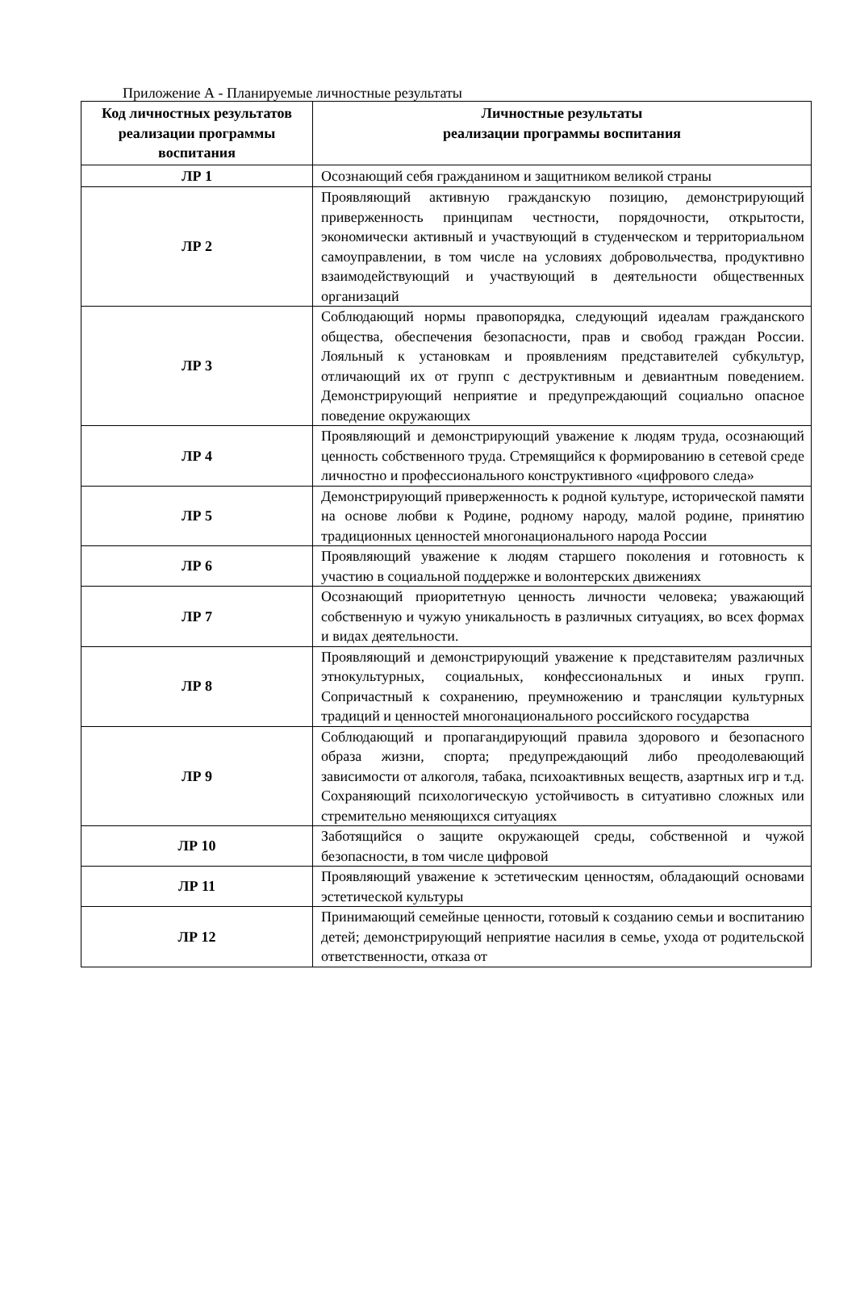Приложение А - Планируемые личностные результаты
| Код личностных результатов реализации программы воспитания | Личностные результаты реализации программы воспитания |
| --- | --- |
| ЛР 1 | Осознающий себя гражданином и защитником великой страны |
| ЛР 2 | Проявляющий активную гражданскую позицию, демонстрирующий приверженность принципам честности, порядочности, открытости, экономически активный и участвующий в студенческом и территориальном самоуправлении, в том числе на условиях добровольчества, продуктивно взаимодействующий и участвующий в деятельности общественных организаций |
| ЛР 3 | Соблюдающий нормы правопорядка, следующий идеалам гражданского общества, обеспечения безопасности, прав и свобод граждан России. Лояльный к установкам и проявлениям представителей субкультур, отличающий их от групп с деструктивным и девиантным поведением. Демонстрирующий неприятие и предупреждающий социально опасное поведение окружающих |
| ЛР 4 | Проявляющий и демонстрирующий уважение к людям труда, осознающий ценность собственного труда. Стремящийся к формированию в сетевой среде личностно и профессионального конструктивного «цифрового следа» |
| ЛР 5 | Демонстрирующий приверженность к родной культуре, исторической памяти на основе любви к Родине, родному народу, малой родине, принятию традиционных ценностей многонационального народа России |
| ЛР 6 | Проявляющий уважение к людям старшего поколения и готовность к участию в социальной поддержке и волонтерских движениях |
| ЛР 7 | Осознающий приоритетную ценность личности человека; уважающий собственную и чужую уникальность в различных ситуациях, во всех формах и видах деятельности. |
| ЛР 8 | Проявляющий и демонстрирующий уважение к представителям различных этнокультурных, социальных, конфессиональных и иных групп. Сопричастный к сохранению, преумножению и трансляции культурных традиций и ценностей многонационального российского государства |
| ЛР 9 | Соблюдающий и пропагандирующий правила здорового и безопасного образа жизни, спорта; предупреждающий либо преодолевающий зависимости от алкоголя, табака, психоактивных веществ, азартных игр и т.д. Сохраняющий психологическую устойчивость в ситуативно сложных или стремительно меняющихся ситуациях |
| ЛР 10 | Заботящийся о защите окружающей среды, собственной и чужой безопасности, в том числе цифровой |
| ЛР 11 | Проявляющий уважение к эстетическим ценностям, обладающий основами эстетической культуры |
| ЛР 12 | Принимающий семейные ценности, готовый к созданию семьи и воспитанию детей; демонстрирующий неприятие насилия в семье, ухода от родительской ответственности, отказа от |